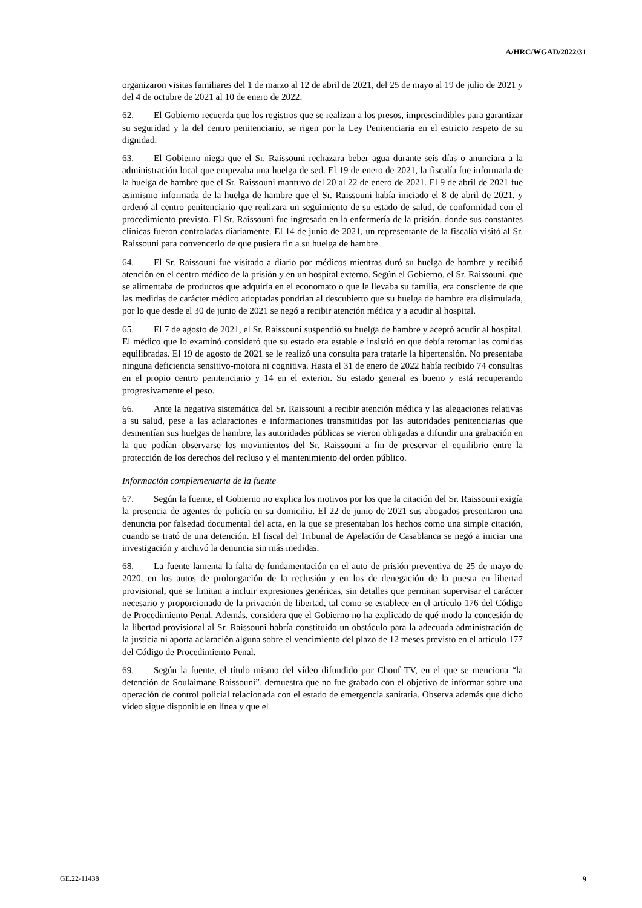A/HRC/WGAD/2022/31
organizaron visitas familiares del 1 de marzo al 12 de abril de 2021, del 25 de mayo al 19 de julio de 2021 y del 4 de octubre de 2021 al 10 de enero de 2022.
62. El Gobierno recuerda que los registros que se realizan a los presos, imprescindibles para garantizar su seguridad y la del centro penitenciario, se rigen por la Ley Penitenciaria en el estricto respeto de su dignidad.
63. El Gobierno niega que el Sr. Raissouni rechazara beber agua durante seis días o anunciara a la administración local que empezaba una huelga de sed. El 19 de enero de 2021, la fiscalía fue informada de la huelga de hambre que el Sr. Raissouni mantuvo del 20 al 22 de enero de 2021. El 9 de abril de 2021 fue asimismo informada de la huelga de hambre que el Sr. Raissouni había iniciado el 8 de abril de 2021, y ordenó al centro penitenciario que realizara un seguimiento de su estado de salud, de conformidad con el procedimiento previsto. El Sr. Raissouni fue ingresado en la enfermería de la prisión, donde sus constantes clínicas fueron controladas diariamente. El 14 de junio de 2021, un representante de la fiscalía visitó al Sr. Raissouni para convencerlo de que pusiera fin a su huelga de hambre.
64. El Sr. Raissouni fue visitado a diario por médicos mientras duró su huelga de hambre y recibió atención en el centro médico de la prisión y en un hospital externo. Según el Gobierno, el Sr. Raissouni, que se alimentaba de productos que adquiría en el economato o que le llevaba su familia, era consciente de que las medidas de carácter médico adoptadas pondrían al descubierto que su huelga de hambre era disimulada, por lo que desde el 30 de junio de 2021 se negó a recibir atención médica y a acudir al hospital.
65. El 7 de agosto de 2021, el Sr. Raissouni suspendió su huelga de hambre y aceptó acudir al hospital. El médico que lo examinó consideró que su estado era estable e insistió en que debía retomar las comidas equilibradas. El 19 de agosto de 2021 se le realizó una consulta para tratarle la hipertensión. No presentaba ninguna deficiencia sensitivo-motora ni cognitiva. Hasta el 31 de enero de 2022 había recibido 74 consultas en el propio centro penitenciario y 14 en el exterior. Su estado general es bueno y está recuperando progresivamente el peso.
66. Ante la negativa sistemática del Sr. Raissouni a recibir atención médica y las alegaciones relativas a su salud, pese a las aclaraciones e informaciones transmitidas por las autoridades penitenciarias que desmentían sus huelgas de hambre, las autoridades públicas se vieron obligadas a difundir una grabación en la que podían observarse los movimientos del Sr. Raissouni a fin de preservar el equilibrio entre la protección de los derechos del recluso y el mantenimiento del orden público.
Información complementaria de la fuente
67. Según la fuente, el Gobierno no explica los motivos por los que la citación del Sr. Raissouni exigía la presencia de agentes de policía en su domicilio. El 22 de junio de 2021 sus abogados presentaron una denuncia por falsedad documental del acta, en la que se presentaban los hechos como una simple citación, cuando se trató de una detención. El fiscal del Tribunal de Apelación de Casablanca se negó a iniciar una investigación y archivó la denuncia sin más medidas.
68. La fuente lamenta la falta de fundamentación en el auto de prisión preventiva de 25 de mayo de 2020, en los autos de prolongación de la reclusión y en los de denegación de la puesta en libertad provisional, que se limitan a incluir expresiones genéricas, sin detalles que permitan supervisar el carácter necesario y proporcionado de la privación de libertad, tal como se establece en el artículo 176 del Código de Procedimiento Penal. Además, considera que el Gobierno no ha explicado de qué modo la concesión de la libertad provisional al Sr. Raissouni habría constituido un obstáculo para la adecuada administración de la justicia ni aporta aclaración alguna sobre el vencimiento del plazo de 12 meses previsto en el artículo 177 del Código de Procedimiento Penal.
69. Según la fuente, el título mismo del vídeo difundido por Chouf TV, en el que se menciona “la detención de Soulaimane Raissouni”, demuestra que no fue grabado con el objetivo de informar sobre una operación de control policial relacionada con el estado de emergencia sanitaria. Observa además que dicho vídeo sigue disponible en línea y que el
GE.22-11438 9